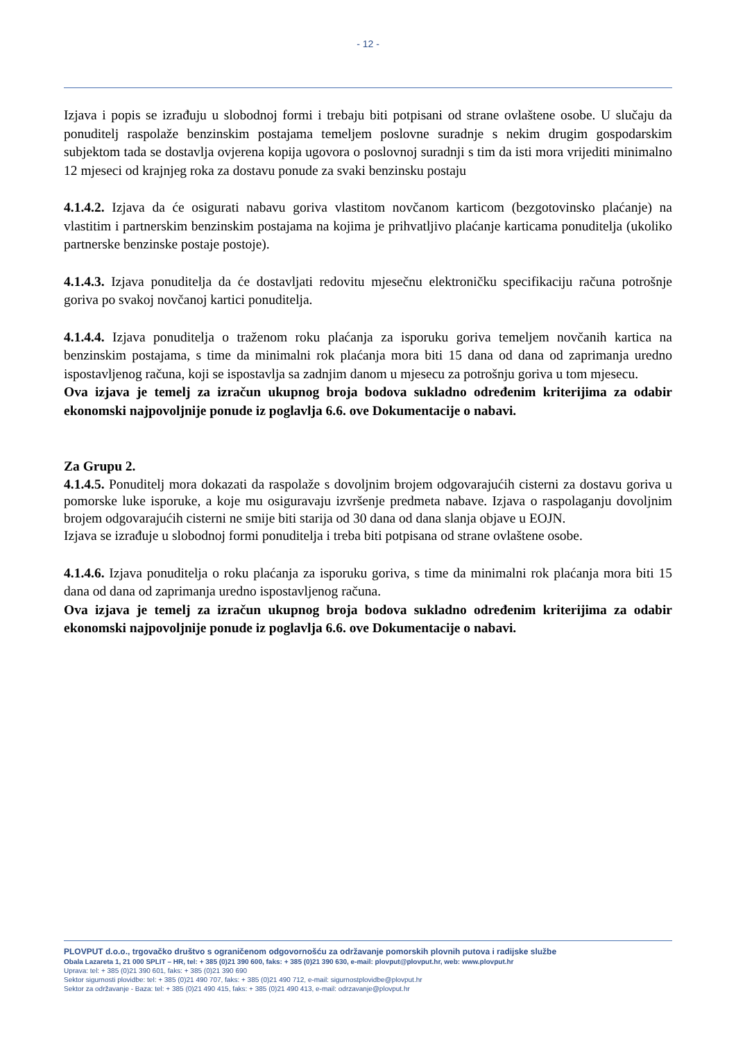- 12 -
Izjava i popis se izrađuju u slobodnoj formi i trebaju biti potpisani od strane ovlaštene osobe. U slučaju da ponuditelj raspolaže benzinskim postajama temeljem poslovne suradnje s nekim drugim gospodarskim subjektom tada se dostavlja ovjerena kopija ugovora o poslovnoj suradnji s tim da isti mora vrijediti minimalno 12 mjeseci od krajnjeg roka za dostavu ponude za svaki benzinsku postaju
4.1.4.2. Izjava da će osigurati nabavu goriva vlastitom novčanom karticom (bezgotovinsko plaćanje) na vlastitim i partnerskim benzinskim postajama na kojima je prihvatljivo plaćanje karticama ponuditelja (ukoliko partnerske benzinske postaje postoje).
4.1.4.3. Izjava ponuditelja da će dostavljati redovitu mjesečnu elektroničku specifikaciju računa potrošnje goriva po svakoj novčanoj kartici ponuditelja.
4.1.4.4. Izjava ponuditelja o traženom roku plaćanja za isporuku goriva temeljem novčanih kartica na benzinskim postajama, s time da minimalni rok plaćanja mora biti 15 dana od dana od zaprimanja uredno ispostavljenog računa, koji se ispostavlja sa zadnjim danom u mjesecu za potrošnju goriva u tom mjesecu.
Ova izjava je temelj za izračun ukupnog broja bodova sukladno određenim kriterijima za odabir ekonomski najpovoljnije ponude iz poglavlja 6.6. ove Dokumentacije o nabavi.
Za Grupu 2.
4.1.4.5. Ponuditelj mora dokazati da raspolaže s dovoljnim brojem odgovarajućih cisterni za dostavu goriva u pomorske luke isporuke, a koje mu osiguravaju izvršenje predmeta nabave. Izjava o raspolaganju dovoljnim brojem odgovarajućih cisterni ne smije biti starija od 30 dana od dana slanja objave u EOJN.
Izjava se izrađuje u slobodnoj formi ponuditelja i treba biti potpisana od strane ovlaštene osobe.
4.1.4.6. Izjava ponuditelja o roku plaćanja za isporuku goriva, s time da minimalni rok plaćanja mora biti 15 dana od dana od zaprimanja uredno ispostavljenog računa.
Ova izjava je temelj za izračun ukupnog broja bodova sukladno određenim kriterijima za odabir ekonomski najpovoljnije ponude iz poglavlja 6.6. ove Dokumentacije o nabavi.
PLOVPUT d.o.o., trgovačko društvo s ograničenom odgovornošću za održavanje pomorskih plovnih putova i radijske službe
Obala Lazareta 1, 21 000 SPLIT – HR, tel: + 385 (0)21 390 600, faks: + 385 (0)21 390 630, e-mail: plovput@plovput.hr, web: www.plovput.hr
Uprava: tel: + 385 (0)21 390 601, faks: + 385 (0)21 390 690
Sektor sigurnosti plovidbe: tel: + 385 (0)21 490 707, faks: + 385 (0)21 490 712, e-mail: sigurnostplovidbe@plovput.hr
Sektor za održavanje - Baza: tel: + 385 (0)21 490 415, faks: + 385 (0)21 490 413, e-mail: odrzavanje@plovput.hr